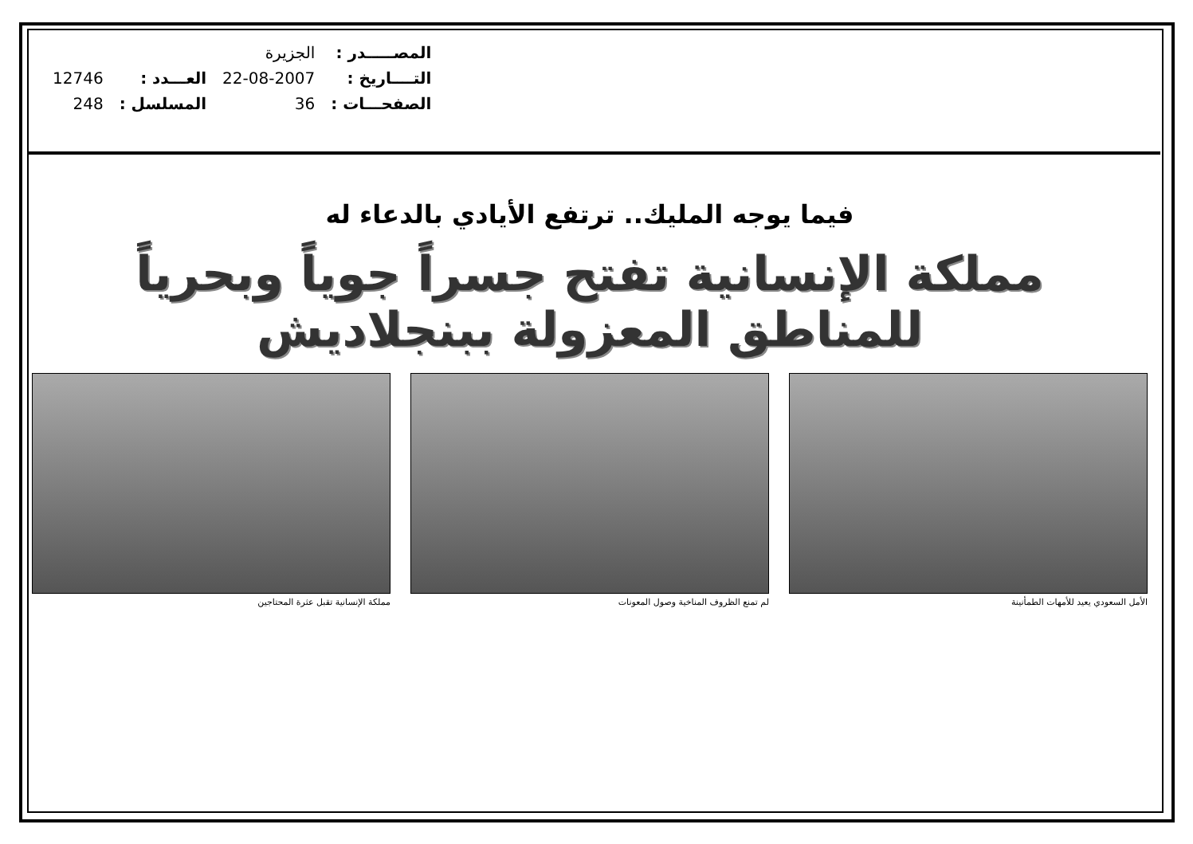| المصـــــدر : | الجزيرة | | |
| التــــاريخ : | 22-08-2007 | العـــدد : | 12746 |
| الصفحـــات : | 36 | المسلسل : | 248 |
فيما يوجه المليك.. ترتفع الأيادي بالدعاء له
مملكة الإنسانية تفتح جسراً جوياً وبحرياً للمناطق المعزولة ببنجلاديش
الأمل السعودي يعيد للأمهات الطمأنينة لم تمنع الظروف المناخية وصول المعونات مملكة الإنسانية تقبل عثرة المحتاجين